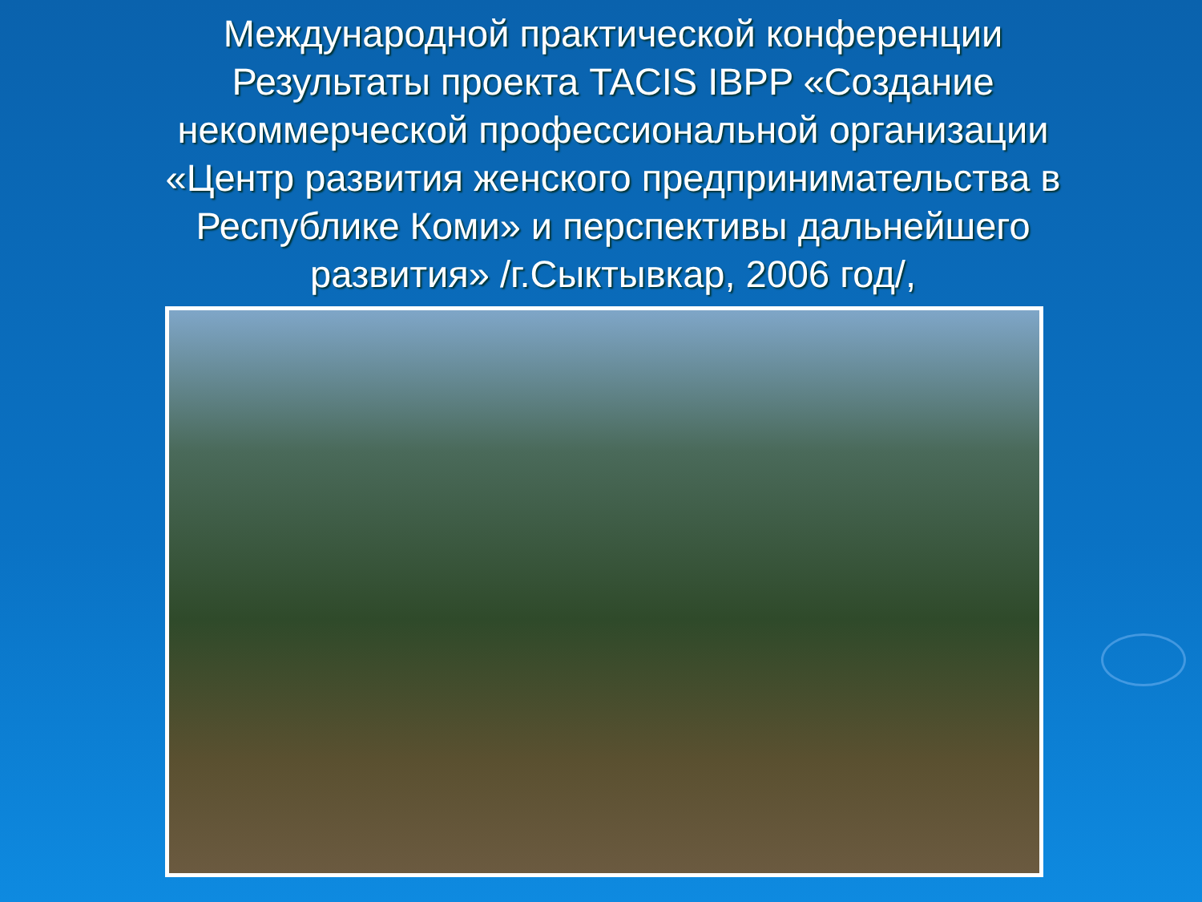Международной практической конференции Результаты проекта TACIS IBPP «Создание некоммерческой профессиональной организации «Центр развития женского предпринимательства в Республике Коми» и перспективы дальнейшего развития» /г.Сыктывкар, 2006 год/,